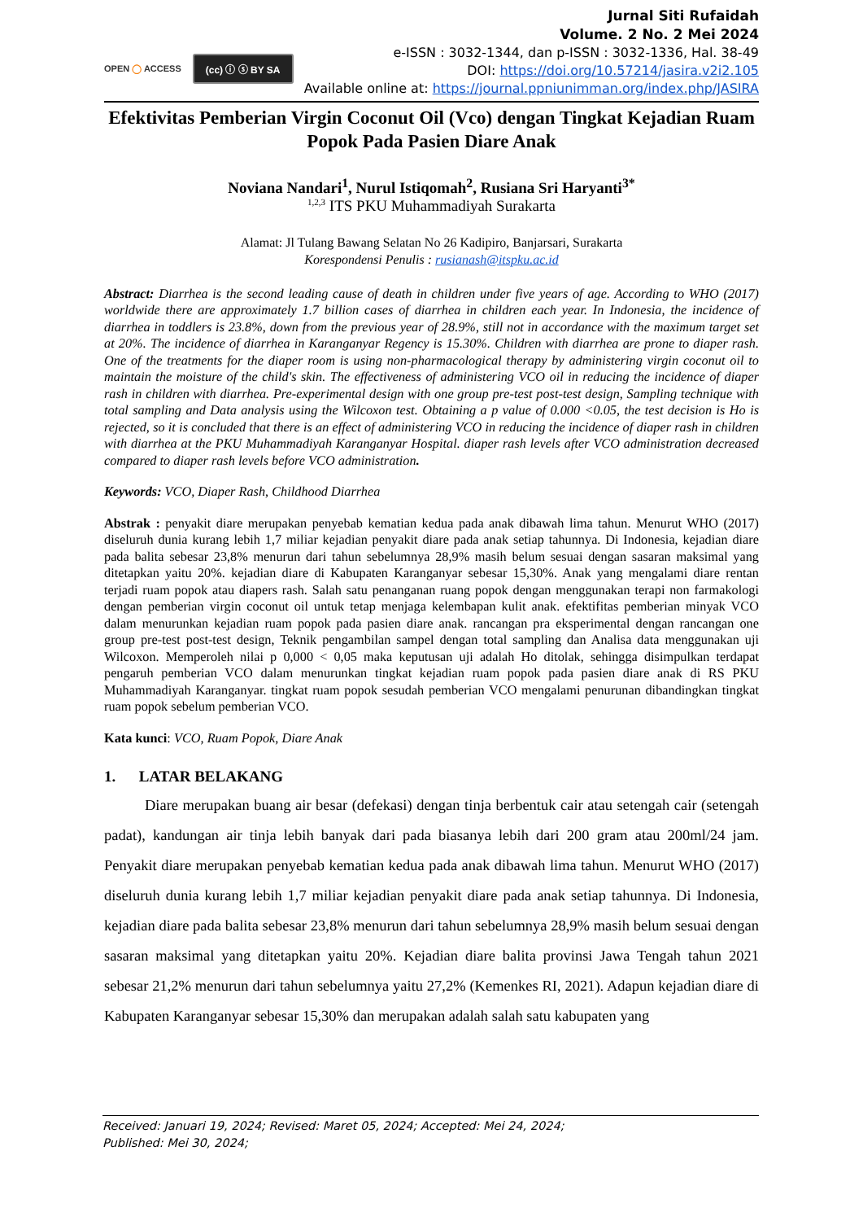OPEN ◯ ACCESS (cc) ⓘ ⓢ BY SA
Jurnal Siti Rufaidah
Volume. 2 No. 2 Mei 2024
e-ISSN : 3032-1344, dan p-ISSN : 3032-1336, Hal. 38-49
DOI: https://doi.org/10.57214/jasira.v2i2.105
Available online at: https://journal.ppniunimman.org/index.php/JASIRA
Efektivitas Pemberian Virgin Coconut Oil (Vco) dengan Tingkat Kejadian Ruam Popok Pada Pasien Diare Anak
Noviana Nandari<sup>1</sup>, Nurul Istiqomah<sup>2</sup>, Rusiana Sri Haryanti<sup>3*</sup>
<sup>1,2,3</sup> ITS PKU Muhammadiyah Surakarta
Alamat: Jl Tulang Bawang Selatan No 26 Kadipiro, Banjarsari, Surakarta
Korespondensi Penulis : rusianash@itspku.ac.id
Abstract: Diarrhea is the second leading cause of death in children under five years of age. According to WHO (2017) worldwide there are approximately 1.7 billion cases of diarrhea in children each year. In Indonesia, the incidence of diarrhea in toddlers is 23.8%, down from the previous year of 28.9%, still not in accordance with the maximum target set at 20%. The incidence of diarrhea in Karanganyar Regency is 15.30%. Children with diarrhea are prone to diaper rash. One of the treatments for the diaper room is using non-pharmacological therapy by administering virgin coconut oil to maintain the moisture of the child's skin. The effectiveness of administering VCO oil in reducing the incidence of diaper rash in children with diarrhea. Pre-experimental design with one group pre-test post-test design, Sampling technique with total sampling and Data analysis using the Wilcoxon test. Obtaining a p value of 0.000 <0.05, the test decision is Ho is rejected, so it is concluded that there is an effect of administering VCO in reducing the incidence of diaper rash in children with diarrhea at the PKU Muhammadiyah Karanganyar Hospital. diaper rash levels after VCO administration decreased compared to diaper rash levels before VCO administration.
Keywords: VCO, Diaper Rash, Childhood Diarrhea
Abstrak : penyakit diare merupakan penyebab kematian kedua pada anak dibawah lima tahun. Menurut WHO (2017) diseluruh dunia kurang lebih 1,7 miliar kejadian penyakit diare pada anak setiap tahunnya. Di Indonesia, kejadian diare pada balita sebesar 23,8% menurun dari tahun sebelumnya 28,9% masih belum sesuai dengan sasaran maksimal yang ditetapkan yaitu 20%. kejadian diare di Kabupaten Karanganyar sebesar 15,30%. Anak yang mengalami diare rentan terjadi ruam popok atau diapers rash. Salah satu penanganan ruang popok dengan menggunakan terapi non farmakologi dengan pemberian virgin coconut oil untuk tetap menjaga kelembapan kulit anak. efektifitas pemberian minyak VCO dalam menurunkan kejadian ruam popok pada pasien diare anak. rancangan pra eksperimental dengan rancangan one group pre-test post-test design, Teknik pengambilan sampel dengan total sampling dan Analisa data menggunakan uji Wilcoxon. Memperoleh nilai p 0,000 < 0,05 maka keputusan uji adalah Ho ditolak, sehingga disimpulkan terdapat pengaruh pemberian VCO dalam menurunkan tingkat kejadian ruam popok pada pasien diare anak di RS PKU Muhammadiyah Karanganyar. tingkat ruam popok sesudah pemberian VCO mengalami penurunan dibandingkan tingkat ruam popok sebelum pemberian VCO.
Kata kunci: VCO, Ruam Popok, Diare Anak
1. LATAR BELAKANG
Diare merupakan buang air besar (defekasi) dengan tinja berbentuk cair atau setengah cair (setengah padat), kandungan air tinja lebih banyak dari pada biasanya lebih dari 200 gram atau 200ml/24 jam. Penyakit diare merupakan penyebab kematian kedua pada anak dibawah lima tahun. Menurut WHO (2017) diseluruh dunia kurang lebih 1,7 miliar kejadian penyakit diare pada anak setiap tahunnya. Di Indonesia, kejadian diare pada balita sebesar 23,8% menurun dari tahun sebelumnya 28,9% masih belum sesuai dengan sasaran maksimal yang ditetapkan yaitu 20%. Kejadian diare balita provinsi Jawa Tengah tahun 2021 sebesar 21,2% menurun dari tahun sebelumnya yaitu 27,2% (Kemenkes RI, 2021). Adapun kejadian diare di Kabupaten Karanganyar sebesar 15,30% dan merupakan adalah salah satu kabupaten yang
Received: Januari 19, 2024; Revised: Maret 05, 2024; Accepted: Mei 24, 2024;
Published: Mei 30, 2024;